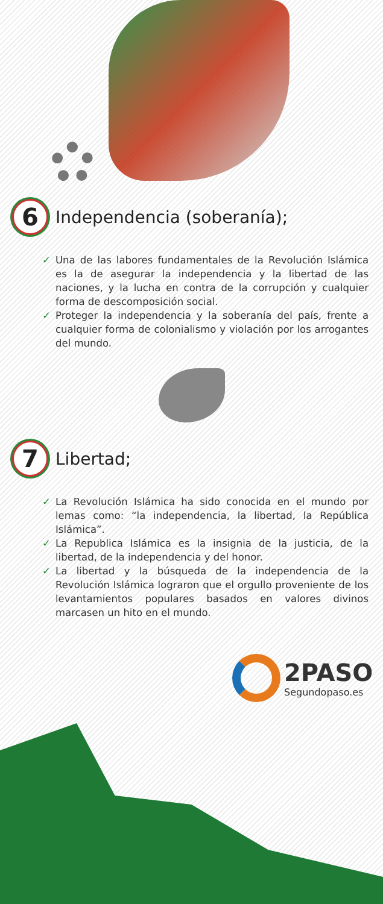6
Independencia (soberanía);
✓ Una de las labores fundamentales de la Revolución Islámica es la de asegurar la independencia y la libertad de las naciones, y la lucha en contra de la corrupción y cualquier forma de descomposición social.
✓ Proteger la independencia y la soberanía del país, frente a cualquier forma de colonialismo y violación por los arrogantes del mundo.
7
Libertad;
✓ La Revolución Islámica ha sido conocida en el mundo por lemas como: “la independencia, la libertad, la República Islámica”.
✓ La Republica Islámica es la insignia de la justicia, de la libertad, de la independencia y del honor.
✓ La libertad y la búsqueda de la independencia de la Revolución Islámica lograron que el orgullo proveniente de los levantamientos populares basados en valores divinos marcasen un hito en el mundo.
2PASO
Segundopaso.es